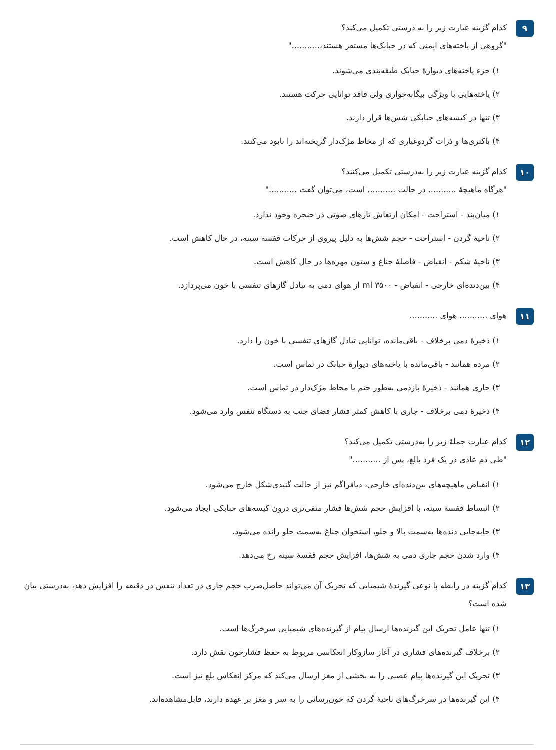۹
کدام گزینه عبارت زیر را به درستی تکمیل می‌کند؟
"گروهی از یاخته‌های ایمنی که در حبابک‌ها مستقر هستند،..........."
۱) جزء یاخته‌های دیوارهٔ حبابک طبقه‌بندی می‌شوند.
۲) یاخته‌هایی با ویژگی بیگانه‌خواری ولی فاقد توانایی حرکت هستند.
۳) تنها در کیسه‌های حبابکی شش‌ها قرار دارند.
۴) باکتری‌ها و ذرات گردوغباری که از مخاط مژک‌دار گریخته‌اند را نابود می‌کنند.
۱۰
کدام گزینه عبارت زیر را به‌درستی تکمیل می‌کنند؟
"هرگاه ماهیچهٔ ........... در حالت ........... است، می‌توان گفت ..........."
۱) میان‌بند - استراحت - امکان ارتعاش تارهای صوتی در حنجره وجود ندارد.
۲) ناحیهٔ گردن - استراحت - حجم شش‌ها به دلیل پیروی از حرکات قفسه سینه، در حال کاهش است.
۳) ناحیهٔ شکم - انقباض - فاصلهٔ جناغ و ستون مهره‌ها در حال کاهش است.
۴) بین‌دنده‌ای خارجی - انقباض - ۳۵۰۰ ml از هوای دمی به تبادل گازهای تنفسی با خون می‌پردازد.
۱۱
هوای ........... هوای ...........
۱) ذخیرهٔ دمی برخلاف - باقی‌مانده، توانایی تبادل گازهای تنفسی با خون را دارد.
۲) مرده همانند - باقی‌مانده با یاخته‌های دیوارهٔ حبابک در تماس است.
۳) جاری همانند - ذخیرهٔ بازدمی به‌طور حتم با مخاط مژک‌دار در تماس است.
۴) ذخیرهٔ دمی برخلاف - جاری با کاهش کمتر فشار فضای جنب به دستگاه تنفس وارد می‌شود.
۱۲
کدام عبارت جملهٔ زیر را به‌درستی تکمیل می‌کند؟
"طی دم عادی در یک فرد بالغ، پس از ..........."
۱) انقباض ماهیچه‌های بین‌دنده‌ای خارجی، دیافراگم نیز از حالت گنبدی‌شکل خارج می‌شود.
۲) انبساط قفسهٔ سینه، با افزایش حجم شش‌ها فشار منفی‌تری درون کیسه‌های حبابکی ایجاد می‌شود.
۳) جابه‌جایی دنده‌ها به‌سمت بالا و جلو، استخوان جناغ به‌سمت جلو رانده می‌شود.
۴) وارد شدن حجم جاری دمی به شش‌ها، افزایش حجم قفسهٔ سینه رخ می‌دهد.
۱۳
کدام گزینه در رابطه با نوعی گیرندهٔ شیمیایی که تحریک آن می‌تواند حاصل‌ضرب حجم جاری در تعداد تنفس در دقیقه را افزایش دهد، به‌درستی بیان شده است؟
۱) تنها عامل تحریک این گیرنده‌ها ارسال پیام از گیرنده‌های شیمیایی سرخرگ‌ها است.
۲) برخلاف گیرنده‌های فشاری در آغاز سازوکار انعکاسی مربوط به حفظ فشارخون نقش دارد.
۳) تحریک این گیرنده‌ها پیام عصبی را به بخشی از مغز ارسال می‌کند که مرکز انعکاس بلع نیز است.
۴) این گیرنده‌ها در سرخرگ‌های ناحیهٔ گردن که خون‌رسانی را به سر و مغز بر عهده دارند، قابل‌مشاهده‌اند.